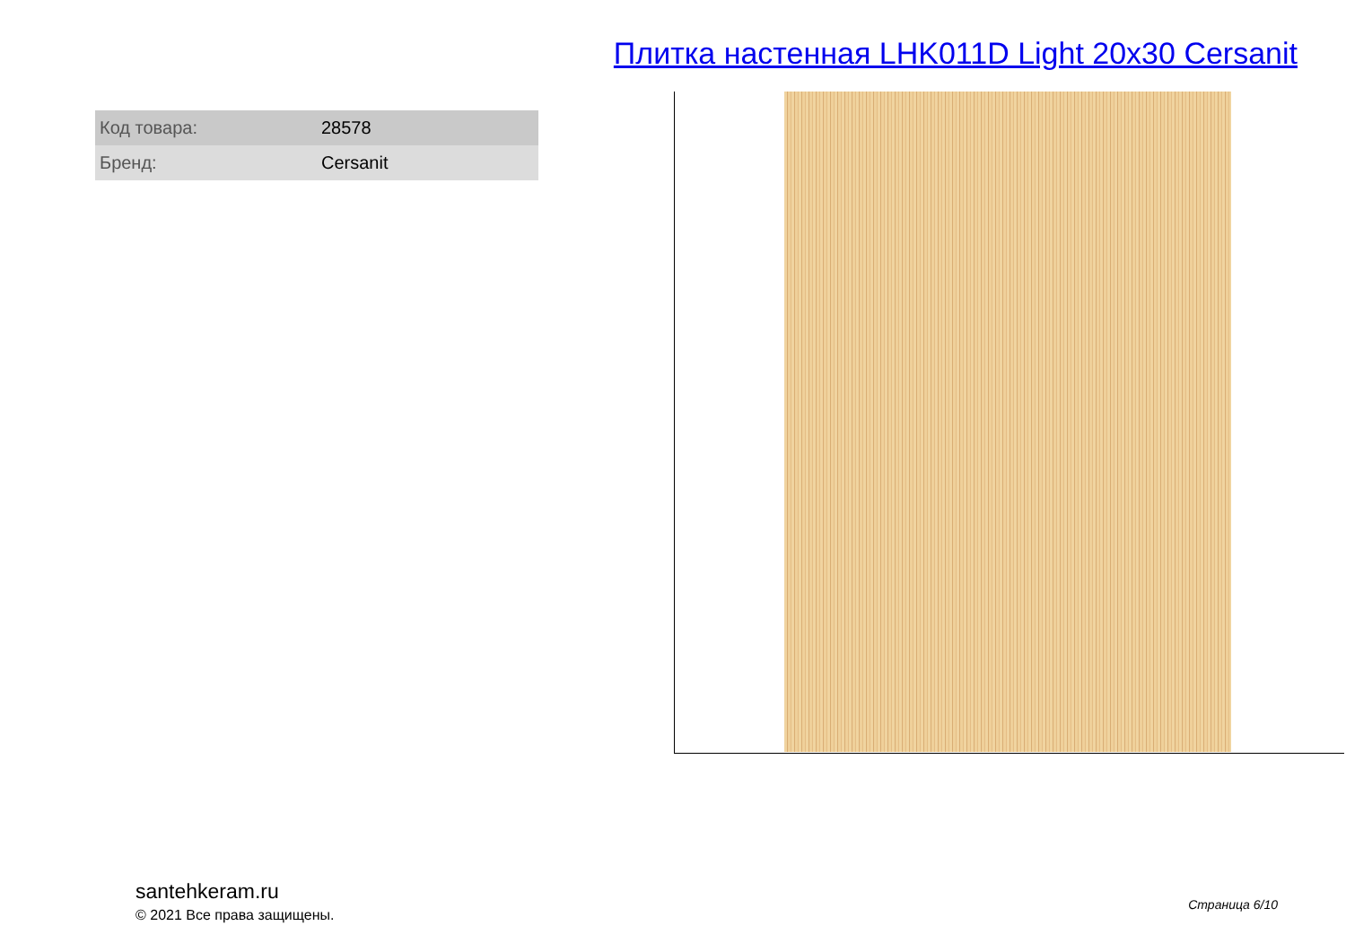Плитка настенная LHK011D Light 20x30 Cersanit
| Код товара: | 28578 |
| Бренд: | Cersanit |
santehkeram.ru
© 2021 Все права защищены.
Страница 6/10